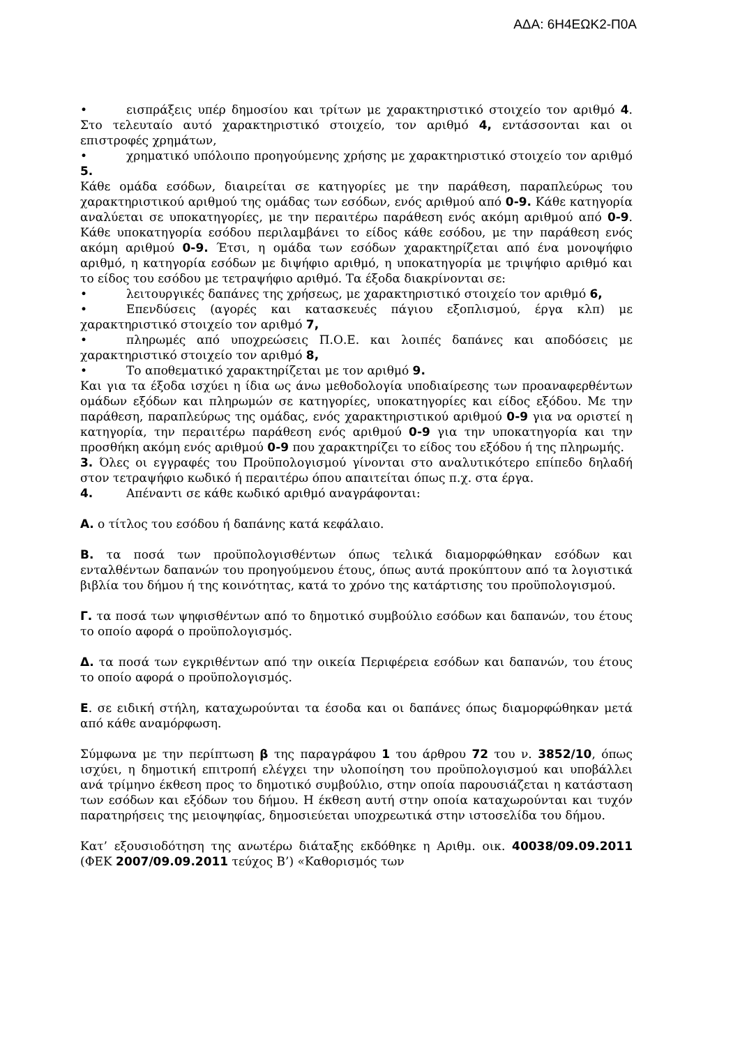ΑΔΑ: 6Η4ΕΩΚ2-Π0Α
• εισπράξεις υπέρ δημοσίου και τρίτων με χαρακτηριστικό στοιχείο τον αριθμό 4. Στο τελευταίο αυτό χαρακτηριστικό στοιχείο, τον αριθμό 4, εντάσσονται και οι επιστροφές χρημάτων,
• χρηματικό υπόλοιπο προηγούμενης χρήσης με χαρακτηριστικό στοιχείο τον αριθμό 5.
Κάθε ομάδα εσόδων, διαιρείται σε κατηγορίες με την παράθεση, παραπλεύρως του χαρακτηριστικού αριθμού της ομάδας των εσόδων, ενός αριθμού από 0-9. Κάθε κατηγορία αναλύεται σε υποκατηγορίες, με την περαιτέρω παράθεση ενός ακόμη αριθμού από 0-9. Κάθε υποκατηγορία εσόδου περιλαμβάνει το είδος κάθε εσόδου, με την παράθεση ενός ακόμη αριθμού 0-9. Έτσι, η ομάδα των εσόδων χαρακτηρίζεται από ένα μονοψήφιο αριθμό, η κατηγορία εσόδων με διψήφιο αριθμό, η υποκατηγορία με τριψήφιο αριθμό και το είδος του εσόδου με τετραψήφιο αριθμό. Τα έξοδα διακρίνονται σε:
• λειτουργικές δαπάνες της χρήσεως, με χαρακτηριστικό στοιχείο τον αριθμό 6,
• Επενδύσεις (αγορές και κατασκευές πάγιου εξοπλισμού, έργα κλπ) με χαρακτηριστικό στοιχείο τον αριθμό 7,
• πληρωμές από υποχρεώσεις Π.Ο.Ε. και λοιπές δαπάνες και αποδόσεις με χαρακτηριστικό στοιχείο τον αριθμό 8,
• Το αποθεματικό χαρακτηρίζεται με τον αριθμό 9.
Και για τα έξοδα ισχύει η ίδια ως άνω μεθοδολογία υποδιαίρεσης των προαναφερθέντων ομάδων εξόδων και πληρωμών σε κατηγορίες, υποκατηγορίες και είδος εξόδου. Με την παράθεση, παραπλεύρως της ομάδας, ενός χαρακτηριστικού αριθμού 0-9 για να οριστεί η κατηγορία, την περαιτέρω παράθεση ενός αριθμού 0-9 για την υποκατηγορία και την προσθήκη ακόμη ενός αριθμού 0-9 που χαρακτηρίζει το είδος του εξόδου ή της πληρωμής.
3. Όλες οι εγγραφές του Προϋπολογισμού γίνονται στο αναλυτικότερο επίπεδο δηλαδή στον τετραψήφιο κωδικό ή περαιτέρω όπου απαιτείται όπως π.χ. στα έργα.
4. Απέναντι σε κάθε κωδικό αριθμό αναγράφονται:
Α. ο τίτλος του εσόδου ή δαπάνης κατά κεφάλαιο.
Β. τα ποσά των προϋπολογισθέντων όπως τελικά διαμορφώθηκαν εσόδων και ενταλθέντων δαπανών του προηγούμενου έτους, όπως αυτά προκύπτουν από τα λογιστικά βιβλία του δήμου ή της κοινότητας, κατά το χρόνο της κατάρτισης του προϋπολογισμού.
Γ. τα ποσά των ψηφισθέντων από το δημοτικό συμβούλιο εσόδων και δαπανών, του έτους το οποίο αφορά ο προϋπολογισμός.
Δ. τα ποσά των εγκριθέντων από την οικεία Περιφέρεια εσόδων και δαπανών, του έτους το οποίο αφορά ο προϋπολογισμός.
Ε. σε ειδική στήλη, καταχωρούνται τα έσοδα και οι δαπάνες όπως διαμορφώθηκαν μετά από κάθε αναμόρφωση.
Σύμφωνα με την περίπτωση β της παραγράφου 1 του άρθρου 72 του ν. 3852/10, όπως ισχύει, η δημοτική επιτροπή ελέγχει την υλοποίηση του προϋπολογισμού και υποβάλλει ανά τρίμηνο έκθεση προς το δημοτικό συμβούλιο, στην οποία παρουσιάζεται η κατάσταση των εσόδων και εξόδων του δήμου. Η έκθεση αυτή στην οποία καταχωρούνται και τυχόν παρατηρήσεις της μειοψηφίας, δημοσιεύεται υποχρεωτικά στην ιστοσελίδα του δήμου.
Κατ’ εξουσιοδότηση της ανωτέρω διάταξης εκδόθηκε η Αριθμ. οικ. 40038/09.09.2011 (ΦΕΚ 2007/09.09.2011 τεύχος Β’) «Καθορισμός των